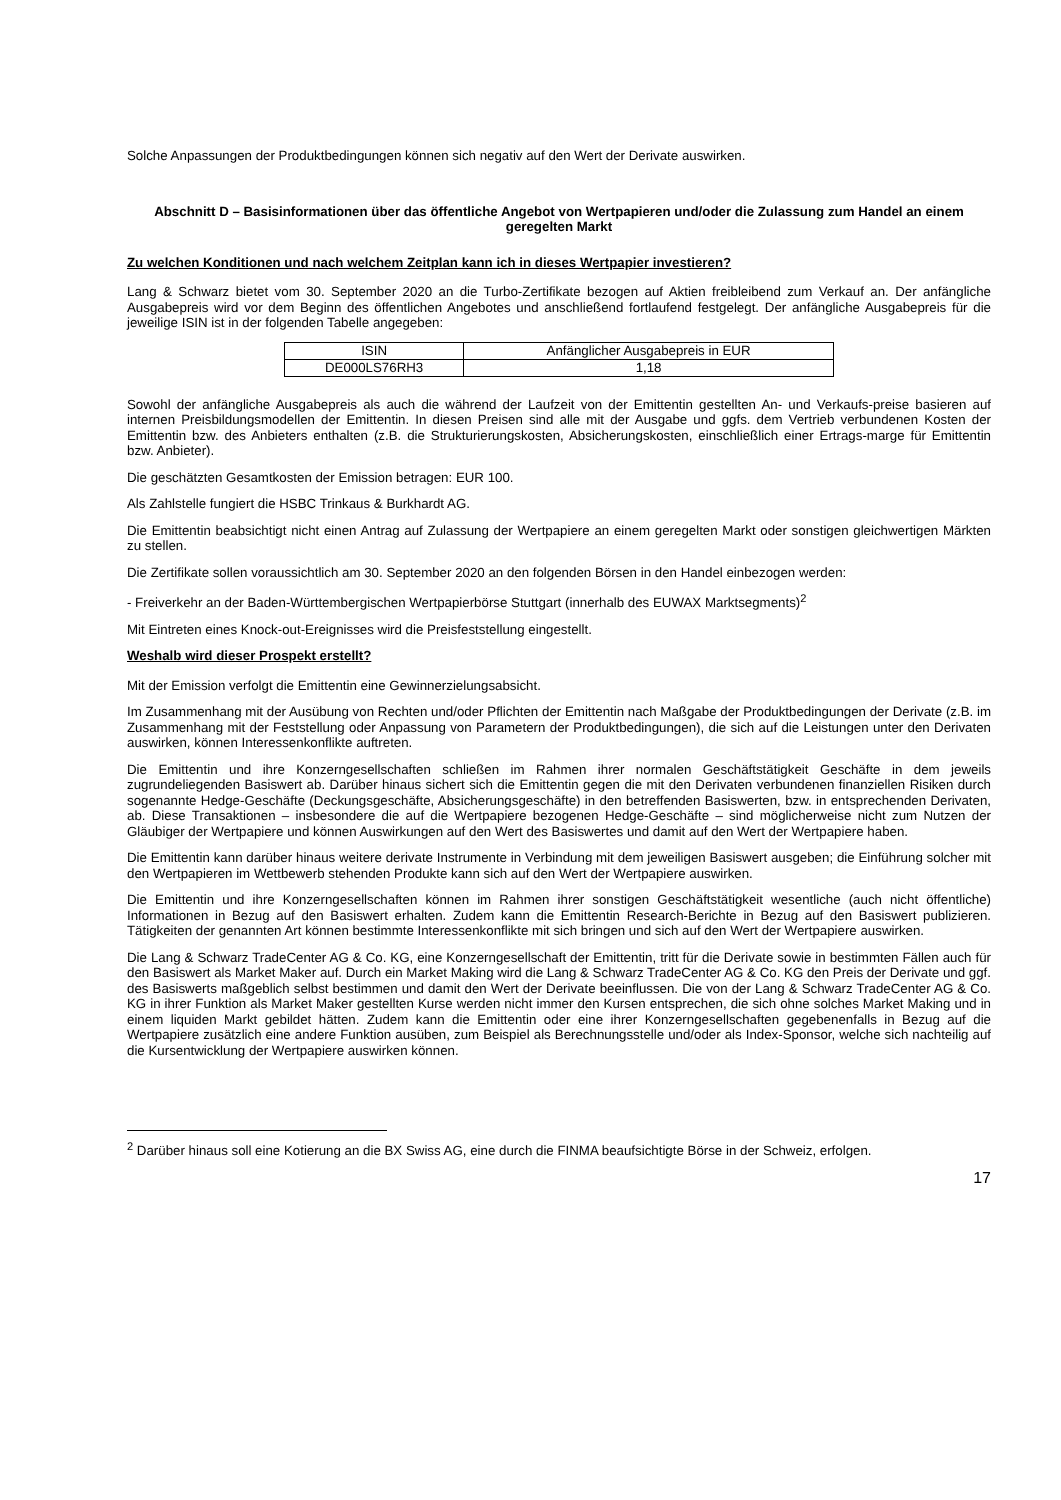Solche Anpassungen der Produktbedingungen können sich negativ auf den Wert der Derivate auswirken.
Abschnitt D – Basisinformationen über das öffentliche Angebot von Wertpapieren und/oder die Zulassung zum Handel an einem geregelten Markt
Zu welchen Konditionen und nach welchem Zeitplan kann ich in dieses Wertpapier investieren?
Lang & Schwarz bietet vom 30. September 2020 an die Turbo-Zertifikate bezogen auf Aktien freibleibend zum Verkauf an. Der anfängliche Ausgabepreis wird vor dem Beginn des öffentlichen Angebotes und anschließend fortlaufend festgelegt. Der anfängliche Ausgabepreis für die jeweilige ISIN ist in der folgenden Tabelle angegeben:
| ISIN | Anfänglicher Ausgabepreis in EUR |
| --- | --- |
| DE000LS76RH3 | 1,18 |
Sowohl der anfängliche Ausgabepreis als auch die während der Laufzeit von der Emittentin gestellten An- und Verkaufs-preise basieren auf internen Preisbildungsmodellen der Emittentin. In diesen Preisen sind alle mit der Ausgabe und ggfs. dem Vertrieb verbundenen Kosten der Emittentin bzw. des Anbieters enthalten (z.B. die Strukturierungskosten, Absicherungskosten, einschließlich einer Ertrags-marge für Emittentin bzw. Anbieter).
Die geschätzten Gesamtkosten der Emission betragen: EUR 100.
Als Zahlstelle fungiert die HSBC Trinkaus & Burkhardt AG.
Die Emittentin beabsichtigt nicht einen Antrag auf Zulassung der Wertpapiere an einem geregelten Markt oder sonstigen gleichwertigen Märkten zu stellen.
Die Zertifikate sollen voraussichtlich am 30. September 2020 an den folgenden Börsen in den Handel einbezogen werden:
- Freiverkehr an der Baden-Württembergischen Wertpapierbörse Stuttgart (innerhalb des EUWAX Marktsegments)<sup>2</sup>
Mit Eintreten eines Knock-out-Ereignisses wird die Preisfeststellung eingestellt.
Weshalb wird dieser Prospekt erstellt?
Mit der Emission verfolgt die Emittentin eine Gewinnerzielungsabsicht.
Im Zusammenhang mit der Ausübung von Rechten und/oder Pflichten der Emittentin nach Maßgabe der Produktbedingungen der Derivate (z.B. im Zusammenhang mit der Feststellung oder Anpassung von Parametern der Produktbedingungen), die sich auf die Leistungen unter den Derivaten auswirken, können Interessenkonflikte auftreten.
Die Emittentin und ihre Konzerngesellschaften schließen im Rahmen ihrer normalen Geschäftstätigkeit Geschäfte in dem jeweils zugrundeliegenden Basiswert ab. Darüber hinaus sichert sich die Emittentin gegen die mit den Derivaten verbundenen finanziellen Risiken durch sogenannte Hedge-Geschäfte (Deckungsgeschäfte, Absicherungsgeschäfte) in den betreffenden Basiswerten, bzw. in entsprechenden Derivaten, ab. Diese Transaktionen – insbesondere die auf die Wertpapiere bezogenen Hedge-Geschäfte – sind möglicherweise nicht zum Nutzen der Gläubiger der Wertpapiere und können Auswirkungen auf den Wert des Basiswertes und damit auf den Wert der Wertpapiere haben.
Die Emittentin kann darüber hinaus weitere derivate Instrumente in Verbindung mit dem jeweiligen Basiswert ausgeben; die Einführung solcher mit den Wertpapieren im Wettbewerb stehenden Produkte kann sich auf den Wert der Wertpapiere auswirken.
Die Emittentin und ihre Konzerngesellschaften können im Rahmen ihrer sonstigen Geschäftstätigkeit wesentliche (auch nicht öffentliche) Informationen in Bezug auf den Basiswert erhalten. Zudem kann die Emittentin Research-Berichte in Bezug auf den Basiswert publizieren. Tätigkeiten der genannten Art können bestimmte Interessenkonflikte mit sich bringen und sich auf den Wert der Wertpapiere auswirken.
Die Lang & Schwarz TradeCenter AG & Co. KG, eine Konzerngesellschaft der Emittentin, tritt für die Derivate sowie in bestimmten Fällen auch für den Basiswert als Market Maker auf. Durch ein Market Making wird die Lang & Schwarz TradeCenter AG & Co. KG den Preis der Derivate und ggf. des Basiswerts maßgeblich selbst bestimmen und damit den Wert der Derivate beeinflussen. Die von der Lang & Schwarz TradeCenter AG & Co. KG in ihrer Funktion als Market Maker gestellten Kurse werden nicht immer den Kursen entsprechen, die sich ohne solches Market Making und in einem liquiden Markt gebildet hätten. Zudem kann die Emittentin oder eine ihrer Konzerngesellschaften gegebenenfalls in Bezug auf die Wertpapiere zusätzlich eine andere Funktion ausüben, zum Beispiel als Berechnungsstelle und/oder als Index-Sponsor, welche sich nachteilig auf die Kursentwicklung der Wertpapiere auswirken können.
<sup>2</sup> Darüber hinaus soll eine Kotierung an die BX Swiss AG, eine durch die FINMA beaufsichtigte Börse in der Schweiz, erfolgen.
17